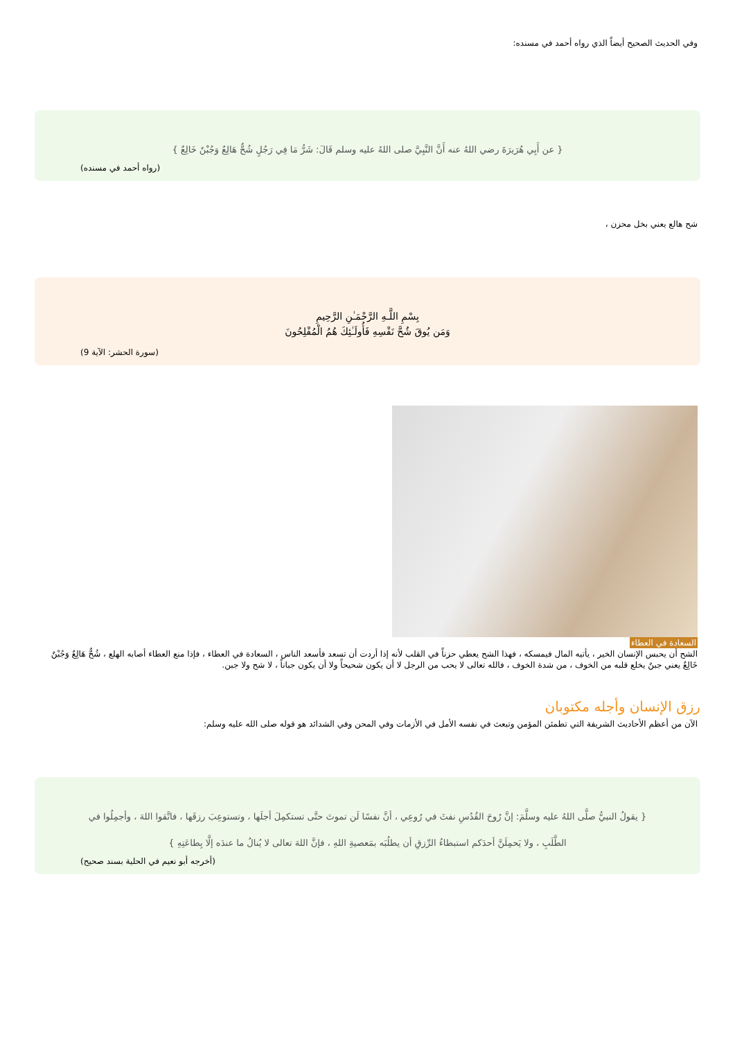وفي الحديث الصحيح أيضاً الذي رواه أحمد في مسنده:
{ عن أَبِي هُرَيرَةَ رضي اللهُ عنه أَنَّ النَّبِيَّ صلى اللهُ عليه وسلم قَالَ: شَرُّ مَا فِي رَجُلٍ شُحٌّ هَالِعٌ وَجُبْنٌ خَالِعٌ }
(رواه أحمد في مسنده)
شح هالع يعني بخل محزن ،
بِسْمِ اللَّـهِ الرَّحْمَـٰنِ الرَّحِيمِ
وَمَن يُوقَ شُحَّ نَفْسِهِ فَأُولَـٰئِكَ هُمُ الْمُفْلِحُونَ
(سورة الحشر: الآية 9)
السعادة في العطاء
الشح أن يحبس الإنسان الخير ، يأتيه المال فيمسكه ، فهذا الشح يعطي حزناً في القلب لأنه إذا أردت أن تسعد فأسعد الناس ، السعادة في العطاء ، فإذا منع العطاء أصابه الهلع ، شُحٌّ هَالِعٌ وَجُبْنٌ خَالِعٌ يعني جبنٌ يخلع قلبه من الخوف ، من شدة الخوف ، فالله تعالى لا يحب من الرجل لا أن يكون شحيحاً ولا أن يكون جباناً ، لا شح ولا جبن.
رزق الإنسان وأجله مكتوبان
الآن من أعظم الأحاديث الشريفة التي تطمئن المؤمن وتبعث في نفسه الأمل في الأزمات وفي المحن وفي الشدائد هو قوله صلى الله عليه وسلم:
{ يقولُ النبيُّ صلَّى اللهُ عليه وسلَّمَ: إنَّ رُوحَ القُدُسِ نفثَ في رُوعِي ، أنَّ نفسًا لَن تموتَ حتَّى تستكمِلَ أجلَها ، وتستوعِبَ رزقَها ، فاتَّقوا اللهَ ، وأجمِلُوا في الطَّلَبِ ، ولا يَحمِلَنَّ أحدَكم استبطاءُ الرِّزقِ أن يطلُبَه بمَعصيةِ اللهِ ، فإنَّ اللهَ تعالى لا يُنالُ ما عندَه إلَّا بِطاعَتِهِ }
(أخرجه أبو نعيم في الحلية بسند صحيح)